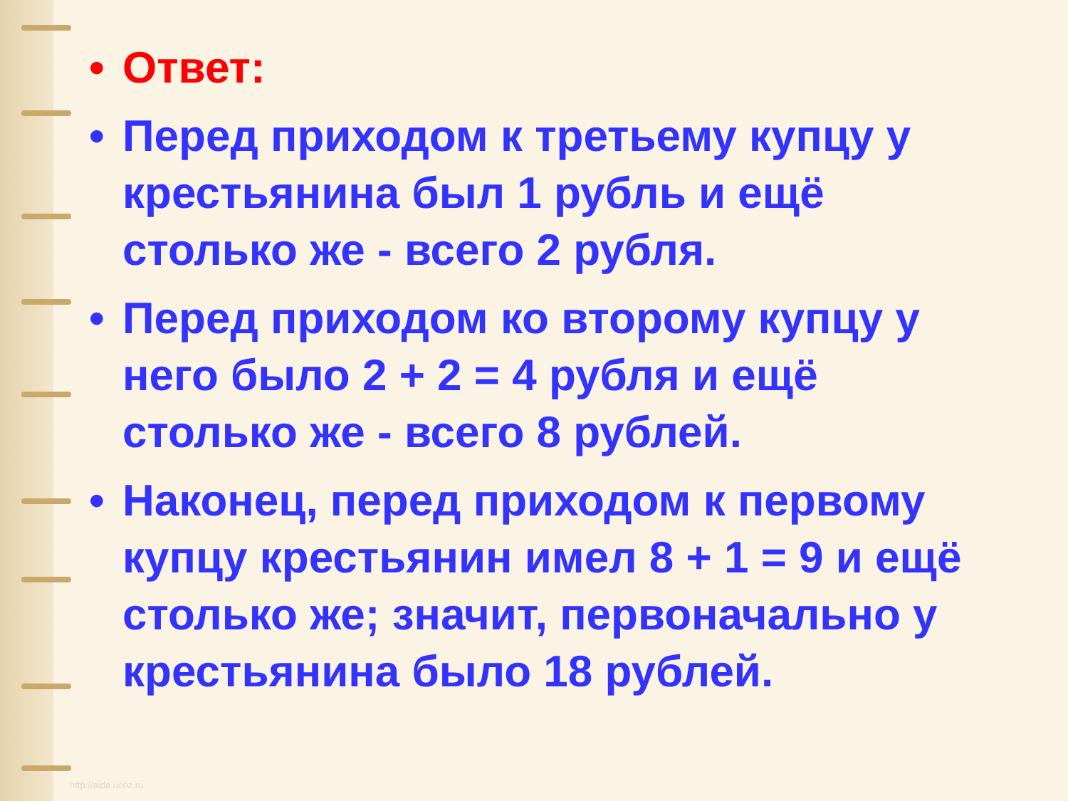• Ответ:
• Перед приходом к третьему купцу у крестьянина был 1 рубль и ещё столько же - всего 2 рубля.
• Перед приходом ко второму купцу у него было 2 + 2 = 4 рубля и ещё столько же - всего 8 рублей.
• Наконец, перед приходом к первому купцу крестьянин имел 8 + 1 = 9 и ещё столько же; значит, первоначально у крестьянина было 18 рублей.
http://aida.ucoz.ru